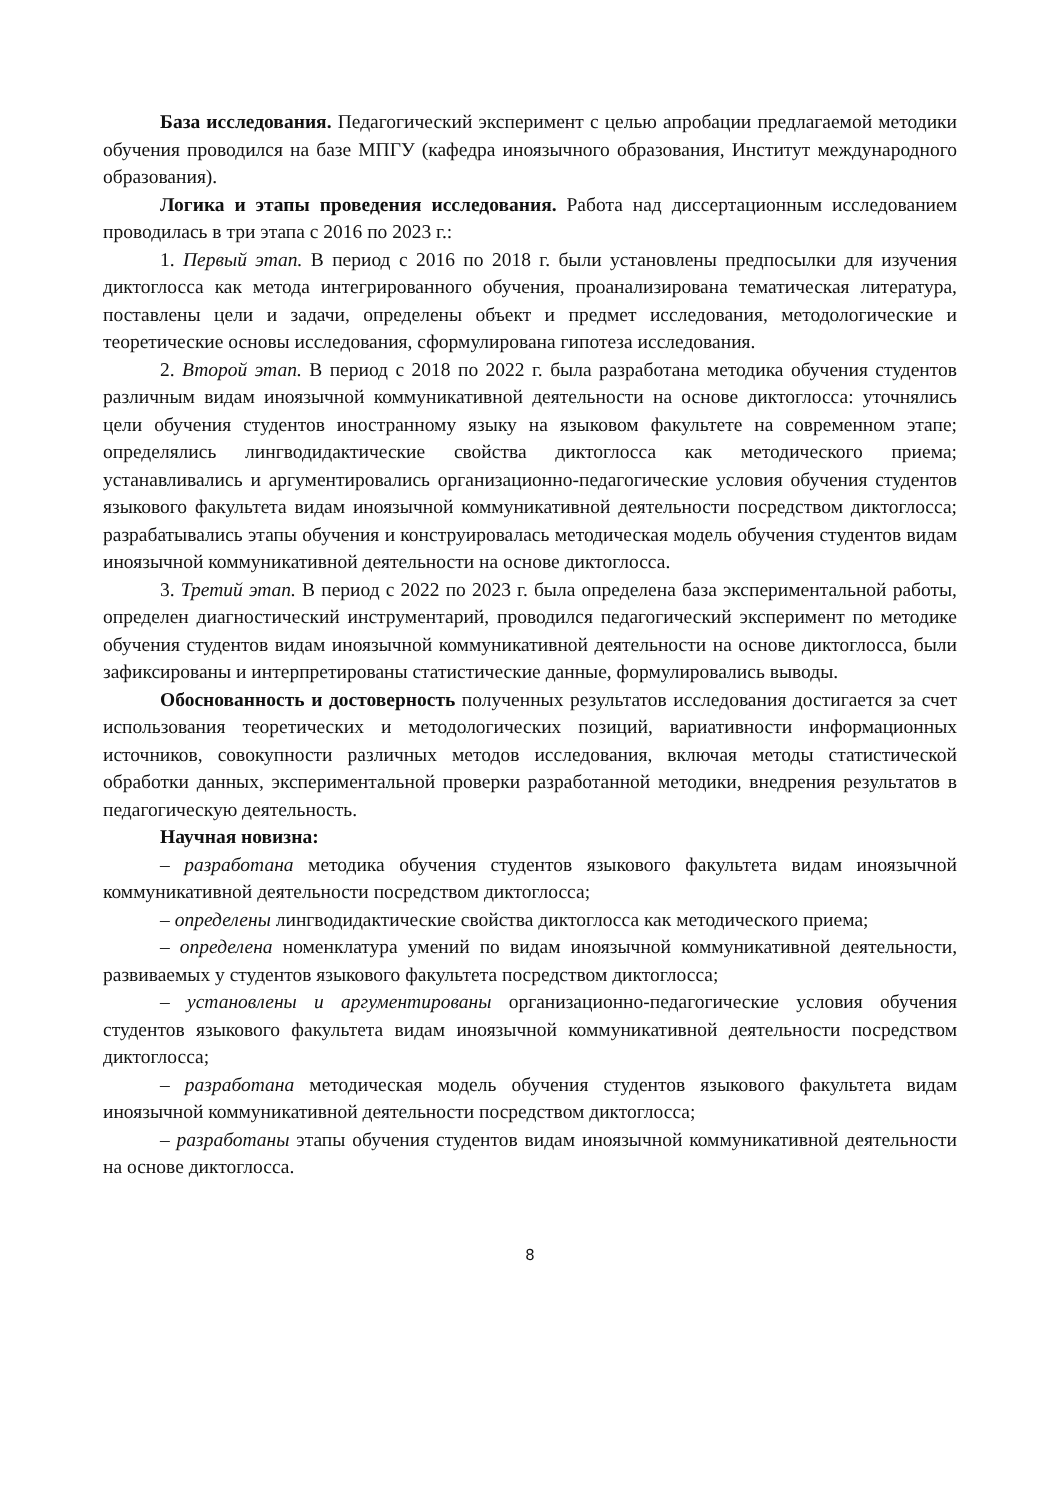База исследования. Педагогический эксперимент с целью апробации предлагаемой методики обучения проводился на базе МПГУ (кафедра иноязычного образования, Институт международного образования).
Логика и этапы проведения исследования. Работа над диссертационным исследованием проводилась в три этапа с 2016 по 2023 г.:
1. Первый этап. В период с 2016 по 2018 г. были установлены предпосылки для изучения диктоглосса как метода интегрированного обучения, проанализирована тематическая литература, поставлены цели и задачи, определены объект и предмет исследования, методологические и теоретические основы исследования, сформулирована гипотеза исследования.
2. Второй этап. В период с 2018 по 2022 г. была разработана методика обучения студентов различным видам иноязычной коммуникативной деятельности на основе диктоглосса: уточнялись цели обучения студентов иностранному языку на языковом факультете на современном этапе; определялись лингводидактические свойства диктоглосса как методического приема; устанавливались и аргументировались организационно-педагогические условия обучения студентов языкового факультета видам иноязычной коммуникативной деятельности посредством диктоглосса; разрабатывались этапы обучения и конструировалась методическая модель обучения студентов видам иноязычной коммуникативной деятельности на основе диктоглосса.
3. Третий этап. В период с 2022 по 2023 г. была определена база экспериментальной работы, определен диагностический инструментарий, проводился педагогический эксперимент по методике обучения студентов видам иноязычной коммуникативной деятельности на основе диктоглосса, были зафиксированы и интерпретированы статистические данные, формулировались выводы.
Обоснованность и достоверность полученных результатов исследования достигается за счет использования теоретических и методологических позиций, вариативности информационных источников, совокупности различных методов исследования, включая методы статистической обработки данных, экспериментальной проверки разработанной методики, внедрения результатов в педагогическую деятельность.
Научная новизна:
– разработана методика обучения студентов языкового факультета видам иноязычной коммуникативной деятельности посредством диктоглосса;
– определены лингводидактические свойства диктоглосса как методического приема;
– определена номенклатура умений по видам иноязычной коммуникативной деятельности, развиваемых у студентов языкового факультета посредством диктоглосса;
– установлены и аргументированы организационно-педагогические условия обучения студентов языкового факультета видам иноязычной коммуникативной деятельности посредством диктоглосса;
– разработана методическая модель обучения студентов языкового факультета видам иноязычной коммуникативной деятельности посредством диктоглосса;
– разработаны этапы обучения студентов видам иноязычной коммуникативной деятельности на основе диктоглосса.
8